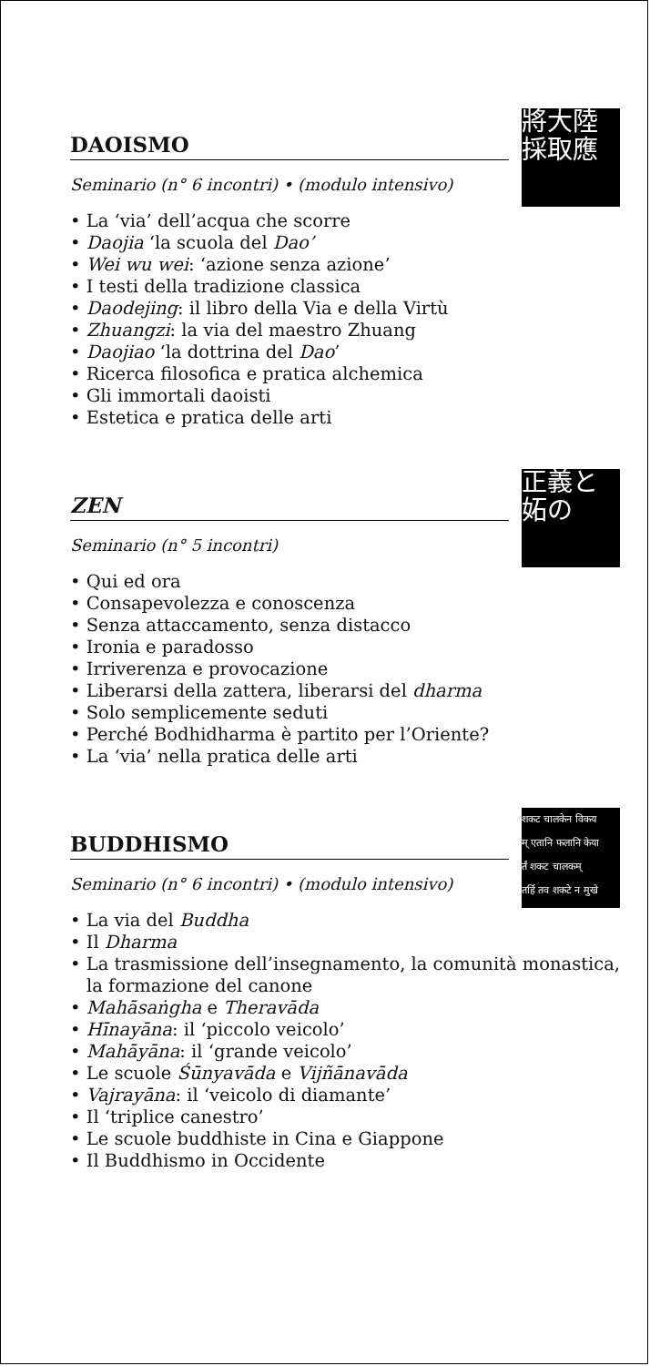DAOISMO
Seminario (n° 6 incontri) • (modulo intensivo)
將大陸 採取應
• La ‘via’ dell’acqua che scorre
• Daojia ‘la scuola del Dao’
• Wei wu wei: ‘azione senza azione’
• I testi della tradizione classica
• Daodejing: il libro della Via e della Virtù
• Zhuangzi: la via del maestro Zhuang
• Daojiao ‘la dottrina del Dao’
• Ricerca filosofica e pratica alchemica
• Gli immortali daoisti
• Estetica e pratica delle arti
ZEN
Seminario (n° 5 incontri)
正義と 妬の
• Qui ed ora
• Consapevolezza e conoscenza
• Senza attaccamento, senza distacco
• Ironia e paradosso
• Irriverenza e provocazione
• Liberarsi della zattera, liberarsi del dharma
• Solo semplicemente seduti
• Perché Bodhidharma è partito per l’Oriente?
• La ‘via’ nella pratica delle arti
BUDDHISMO
Seminario (n° 6 incontri) • (modulo intensivo)
शकट चालकेन विकय
म् एतानि फलानि केया
र्तं शकट चालकम्
तर्हि तव शकटे न मुखे
• La via del Buddha
• Il Dharma
• La trasmissione dell’insegnamento, la comunità monastica, la formazione del canone
• Mahāsaṅgha e Theravāda
• Hīnayāna: il ‘piccolo veicolo’
• Mahāyāna: il ‘grande veicolo’
• Le scuole Śūnyavāda e Vijñānavāda
• Vajrayāna: il ‘veicolo di diamante’
• Il ‘triplice canestro’
• Le scuole buddhiste in Cina e Giappone
• Il Buddhismo in Occidente